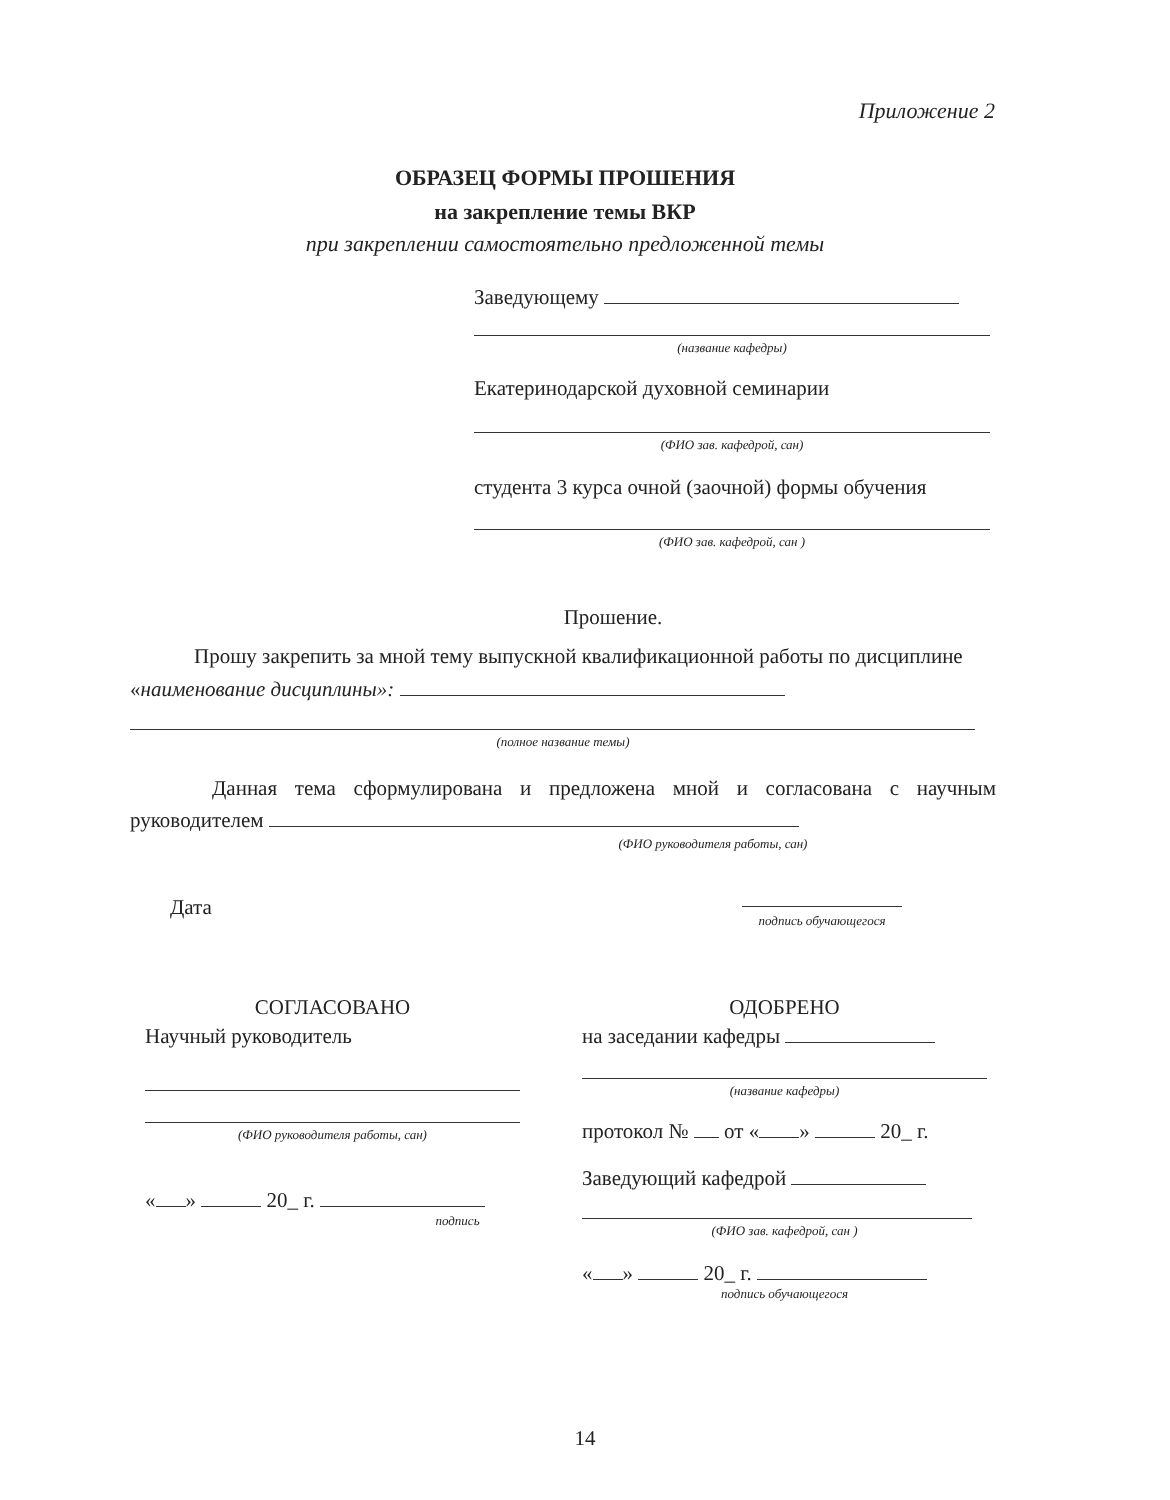Приложение 2
ОБРАЗЕЦ ФОРМЫ ПРОШЕНИЯ
на закрепление темы ВКР
при закреплении самостоятельно предложенной темы
Заведующему
(название кафедры)
Екатеринодарской духовной семинарии
(ФИО зав. кафедрой, сан)
студента 3 курса очной (заочной) формы обучения
(ФИО зав. кафедрой, сан )
Прошение.
Прошу закрепить за мной тему выпускной квалификационной работы по дисциплине «наименование дисциплины»:
(полное название темы)
Данная тема сформулирована и предложена мной и согласована с научным руководителем
(ФИО руководителя работы, сан)
Дата
подпись обучающегося
СОГЛАСОВАНО
Научный руководитель
(ФИО руководителя работы, сан)
« » 20_ г.
подпись
ОДОБРЕНО
на заседании кафедры
(название кафедры)
протокол № от « » 20_ г.
Заведующий кафедрой
(ФИО зав. кафедрой, сан )
« » 20_ г.
подпись обучающегося
14